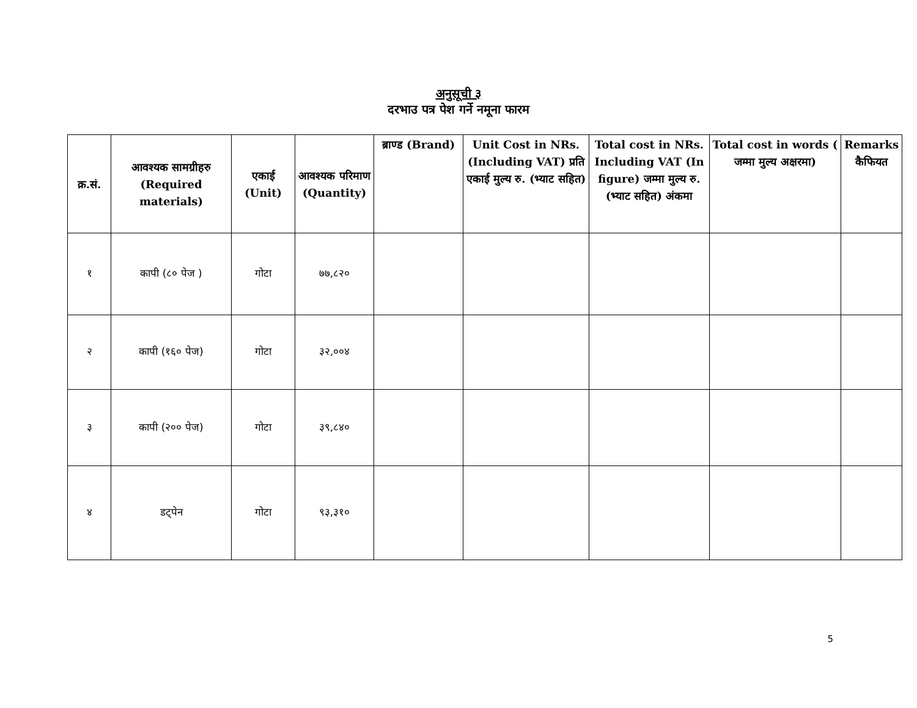अनुसूची ३
दरभाउ पत्र पेश गर्ने नमूना फारम
| क्र.सं. | आवश्यक सामग्रीहरु (Required materials) | एकाई (Unit) | आवश्यक परिमाण (Quantity) | ब्राण्ड (Brand) | Unit Cost in NRs. (Including VAT) प्रति एकाई मुल्य रु. (भ्याट सहित) | Total cost in NRs. Including VAT (In figure) जम्मा मुल्य रु. (भ्याट सहित) अंकमा | Total cost in words ( जम्मा मुल्य अक्षरमा) | Remarks कैफियत |
| --- | --- | --- | --- | --- | --- | --- | --- | --- |
| १ | कापी (८० पेज ) | गोटा | ७७,८२० | | | | | |
| २ | कापी (१६० पेज) | गोटा | ३२,००४ | | | | | |
| ३ | कापी (२०० पेज) | गोटा | ३९,८४० | | | | | |
| ४ | डट्पेन | गोटा | ९३,३१० | | | | | |
5